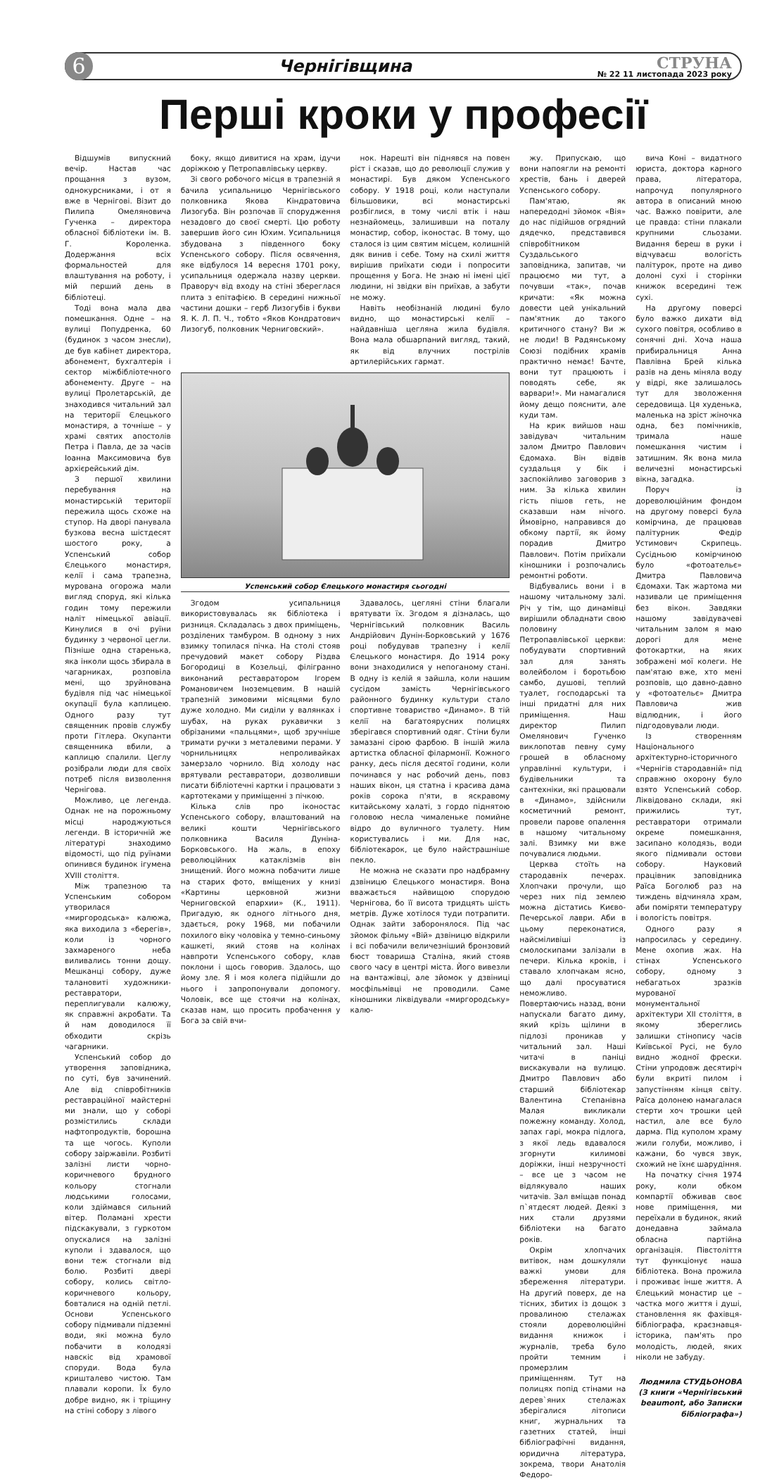6
Чернігівщина
СТРУНА
№ 22 11 листопада 2023 року
Перші кроки у професії
Відшумів випускний вечір. Настав час прощання з вузом, однокурсниками, і от я вже в Чернігові. Візит до Пилипа Омеляновича Гученка – директора обласної бібліотеки ім. В. Г. Короленка. Додержання всіх формальностей для влаштування на роботу, і мій перший день в бібліотеці.
Тоді вона мала два помешкання. Одне – на вулиці Попудренка, 60 (будинок з часом знесли), де був кабінет директора, абонемент, бухгалтерія і сектор міжбібліотечного абонементу. Друге – на вулиці Пролетарській, де знаходився читальний зал на території Єлецького монастиря, а точніше – у храмі святих апостолів Петра і Павла, де за часів Іоанна Максимовича був архієрейський дім.
З першої хвилини перебування на монастирській території пережила щось схоже на ступор. На дворі панувала бузкова весна шістдесят шостого року, а Успенський собор Єлецького монастиря, келії і сама трапезна, мурована огорожа мали вигляд споруд, які кілька годин тому пережили наліт німецької авіації. Кинулися в очі руїни будинку з червоної цегли. Пізніше одна старенька, яка інколи щось збирала в чагарниках, розповіла мені, що зруйнована будівля під час німецької окупації була каплицею. Одного разу тут священник провів службу проти Гітлера. Окупанти священника вбили, а каплицю спалили. Цеглу розібрали люди для своїх потреб після визволення Чернігова.
Можливо, це легенда. Однак не на порожньому місці народжуються легенди. В історичній же літературі знаходимо відомості, що під руїнами опинився будинок ігумена XVIII століття.
Між трапезною та Успенським собором утворилася «миргородська» калюжа, яка виходила з «берегів», коли із чорного захмареного неба виливались тонни дощу. Мешканці собору, дуже талановиті художники-реставратори, переплигували калюжу, як справжні акробати. Та й нам доводилося її обходити скрізь чагарники.
Успенський собор до утворення заповідника, по суті, був зачинений. Але від співробітників реставраційної майстерні ми знали, що у соборі розмістились склади нафтопродуктів, борошна та ще чогось. Куполи собору заіржавіли. Розбиті залізні листи чорно-коричневого брудного кольору стогнали людськими голосами, коли здіймався сильний вітер. Поламані хрести підскакували, з гуркотом опускалися на залізні куполи і здавалося, що вони теж стогнали від болю. Розбиті двері собору, колись світло-коричневого кольору, бовталися на одній петлі. Основи Успенського собору підмивали підземні води, які можна було побачити в колодязі навскіс від храмової споруди. Вода була кришталево чистою. Там плавали коропи. Їх було добре видно, як і тріщину на стіні собору з лівого
боку, якщо дивитися на храм, ідучи доріжкою у Петропавлівську церкву.
Зі свого робочого місця в трапезній я бачила усипальницю Чернігівського полковника Якова Кіндратовича Лизогуба. Він розпочав її спорудження незадовго до своєї смерті. Цю роботу завершив його син Юхим. Усипальниця збудована з південного боку Успенського собору. Після освячення, яке відбулося 14 вересня 1701 року, усипальниця одержала назву церкви. Праворуч від входу на стіні збереглася плита з епітафією. В середині нижньої частини дошки – герб Лизогубів і букви Я. К. Л. П. Ч., тобто «Яков Кондратович Лизогуб, полковник Черниговский».
нок. Нарешті він піднявся на повен ріст і сказав, що до революції служив у монастирі. Був дяком Успенського собору. У 1918 році, коли наступали більшовики, всі монастирські розбіглися, в тому числі втік і наш незнайомець, залишивши на поталу монастир, собор, іконостас. В тому, що сталося із цим святим місцем, колишній дяк винив і себе. Тому на схилі життя вирішив приїхати сюди і попросити прощення у Бога. Не знаю ні імені цієї людини, ні звідки він приїхав, а забути не можу.
Навіть необізнаній людині було видно, що монастирські келії – найдавніша цегляна жила будівля. Вона мала обшарпаний вигляд, такий, як від влучних пострілів артилерійських гармат.
Успенський собор Єлецького монастиря сьогодні
Згодом усипальниця використовувалась як бібліотека і ризниця. Складалась з двох приміщень, розділених тамбуром. В одному з них взимку топилася пічка. На столі стояв пречудовий макет собору Різдва Богородиці в Козельці, філігранно виконаний реставратором Ігорем Романовичем Іноземцевим. В нашій трапезній зимовими місяцями було дуже холодно. Ми сиділи у валянках і шубах, на руках рукавички з обрізаними «пальцями», щоб зручніше тримати ручки з металевими перами. У чорнильницях непроливайках замерзало чорнило. Від холоду нас врятували реставратори, дозволивши писати бібліотечні картки і працювати з картотеками у приміщенні з пічкою.
Кілька слів про іконостас Успенського собору, влаштований на великі кошти Чернігівського полковника Василя Дуніна-Борковського. На жаль, в епоху революційних катаклізмів він знищений. Його можна побачити лише на старих фото, вміщених у книзі «Картины церковной жизни Черниговской епархии» (К., 1911). Пригадую, як одного літнього дня, здається, року 1968, ми побачили похилого віку чоловіка у темно-синьому кашкеті, який стояв на колінах навпроти Успенського собору, клав поклони і щось говорив. Здалось, що йому зле. Я і моя колега підійшли до нього і запропонували допомогу. Чоловік, все ще стоячи на колінах, сказав нам, що просить пробачення у Бога за свій вчи-
Здавалось, цегляні стіни благали врятувати їх. Згодом я дізналась, що Чернігівський полковник Василь Андрійович Дунін-Борковський у 1676 році побудував трапезну і келії Єлецького монастиря. До 1914 року вони знаходилися у непоганому стані. В одну із келій я зайшла, коли нашим сусідом замість Чернігівського районного будинку культури стало спортивне товариство «Динамо». В тій келії на багатоярусних полицях зберігався спортивний одяг. Стіни були замазані сірою фарбою. В іншій жила артистка обласної філармонії. Кожного ранку, десь після десятої години, коли починався у нас робочий день, повз наших вікон, ця статна і красива дама років сорока п'яти, в яскравому китайському халаті, з гордо піднятою головою несла чималеньке помийне відро до вуличного туалету. Ним користувались і ми. Для нас, бібліотекарок, це було найстрашніше пекло.
Не можна не сказати про надбрамну дзвіницю Єлецького монастиря. Вона вважається найвищою спорудою Чернігова, бо її висота тридцять шість метрів. Дуже хотілося туди потрапити. Однак зайти заборонялося. Під час зйомок фільму «Вій» дзвіницю відкрили і всі побачили величезніший бронзовий бюст товариша Сталіна, який стояв свого часу в центрі міста. Його вивезли на вантажівці, але зйомок у дзвіниці мосфільмівці не проводили. Саме кіношники ліквідували «миргородську» калю-
жу. Припускаю, що вони напоягли на ремонті хрестів, бань і дверей Успенського собору.
Пам'ятаю, як напередодні зйомок «Вія» до нас підійшов огрядний дядечко, представився співробітником Суздальського заповідника, запитав, чи працюємо ми тут, а почувши «так», почав кричати: «Як можна довести цей унікальний пам'ятник до такого критичного стану? Ви ж не люди! В Радянському Союзі подібних храмів практично немає! Бачте, вони тут працюють і поводять себе, як варвари!». Ми намагалися йому дещо пояснити, але куди там.
На крик вийшов наш завідувач читальним залом Дмитро Павлович Єдомаха. Він відвів суздальця у бік і заспокійливо заговорив з ним. За кілька хвилин гість пішов геть, не сказавши нам нічого. Ймовірно, направився до обкому партії, як йому порадив Дмитро Павлович. Потім приїхали кіношники і розпочались ремонтні роботи.
Відбувались вони і в нашому читальному залі. Річ у тім, що динамівці вирішили обладнати свою половину Петропавлівської церкви: побудувати спортивний зал для занять волейболом і боротьбою самбо, душові, теплий туалет, господарські та інші придатні для них приміщення. Наш директор Пилип Омелянович Гученко виклопотав певну суму грошей в обласному управлінні культури, і будівельники та сантехніки, які працювали в «Динамо», здійснили косметичний ремонт, провели парове опалення в нашому читальному залі. Взимку ми вже почувалися людьми.
Церква стоїть на стародавніх печерах. Хлопчаки прочули, що через них під землею можна дістатись Києво-Печерської лаври. Аби в цьому переконатися, найсміливіші із смолоскипами залізали в печери. Кілька кроків, і ставало хлопчакам ясно, що далі просуватися неможливо. Повертаючись назад, вони напускали багато диму, який крізь щілини в підлозі проникав у читальний зал. Наші читачі в паніці вискакували на вулицю. Дмитро Павлович або старший бібліотекар Валентина Степанівна Малая викликали пожежну команду. Холод, запах гарі, мокра підлога, з якої ледь вдавалося згорнути килимові доріжки, інші незручності – все це з часом не відлякувало наших читачів. Зал вміщав понад п`ятдесят людей. Деякі з них стали друзями бібліотеки на багато років.
Окрім хлопчачих витівок, нам дошкуляли важкі умови для збереження літератури. На другий поверх, де на тісних, збитих із дощок з провалиною стелажах стояли дореволюційні видання книжок і журналів, треба було пройти темним і промерзлим приміщенням. Тут на полицях попід стінами на дерев`яних стелажах зберігалися літописи книг, журнальних та газетних статей, інші бібліографічні видання, юридична література, зокрема, твори Анатолія Федоро-
вича Коні – видатного юриста, доктора карного права, літератора, напрочуд популярного автора в описаний мною час. Важко повірити, але це правда: стіни плакали крупними сльозами. Видання береш в руки і відчуваєш вологість палітурок, проте на диво долоні сухі і сторінки книжок всередині теж сухі.
На другому поверсі було важко дихати від сухого повітря, особливо в сонячні дні. Хоча наша прибиральниця Анна Павлівна Брей кілька разів на день міняла воду у відрі, яке залишалось тут для зволоження середовища. Ця худенька, маленька на зріст жіночка одна, без помічників, тримала наше помешкання чистим і затишним. Як вона мила величезні монастирські вікна, загадка.
Поруч із дореволюційним фондом на другому поверсі була комірчина, де працював палітурник Федір Устимович Скрипець. Сусідньою комірчиною було «фотоательє» Дмитра Павловича Єдомахи. Так жартома ми називали це приміщення без вікон. Завдяки нашому завідувачеві читальним залом я маю дорогі для мене фотокартки, на яких зображені мої колеги. Не пам'ятаю вже, хто мені розповів, що давно-давно у «фотоательє» Дмитра Павловича жив відлюдник, і його підгодовували люди.
Із створенням Національного архітектурно-історичного «Чернігів стародавній» під справжню охорону було взято Успенський собор. Ліквідовано склади, які прижились тут, реставратори отримали окреме помешкання, засипано колодязь, води якого підмивали остови собору. Науковий працівник заповідника Раїса Боголюб раз на тиждень відчиняла храм, аби поміряти температуру і вологість повітря.
Одного разу я напросилась у середину. Мене охопив жах. На стінах Успенського собору, одному з небагатьох зразків мурованої монументальної архітектури XII століття, в якому збереглись залишки стінопису часів Київської Русі, не було видно жодної фрески. Стіни упродовж десятиріч були вкриті пилом і запустінням кінця світу. Раїса долонею намагалася стерти хоч трошки цей настил, але все було дарма. Під куполом храму жили голуби, можливо, і кажани, бо чувся звук, схожий не їхнє шарудіння.
На початку січня 1974 року, коли обком компартії обживав своє нове приміщення, ми переїхали в будинок, який донедавна займала обласна партійна організація. Півстоліття тут функціонує наша бібліотека. Вона прожила і проживає інше життя. А Єлецький монастир це – частка мого життя і душі, становлення як фахівця-бібліографа, краєзнавця-історика, пам'ять про молодість, людей, яких ніколи не забуду.
Людмила СТУДЬОНОВА
(З книги «Чернігівський beaumont, або Записки бібліографа»)